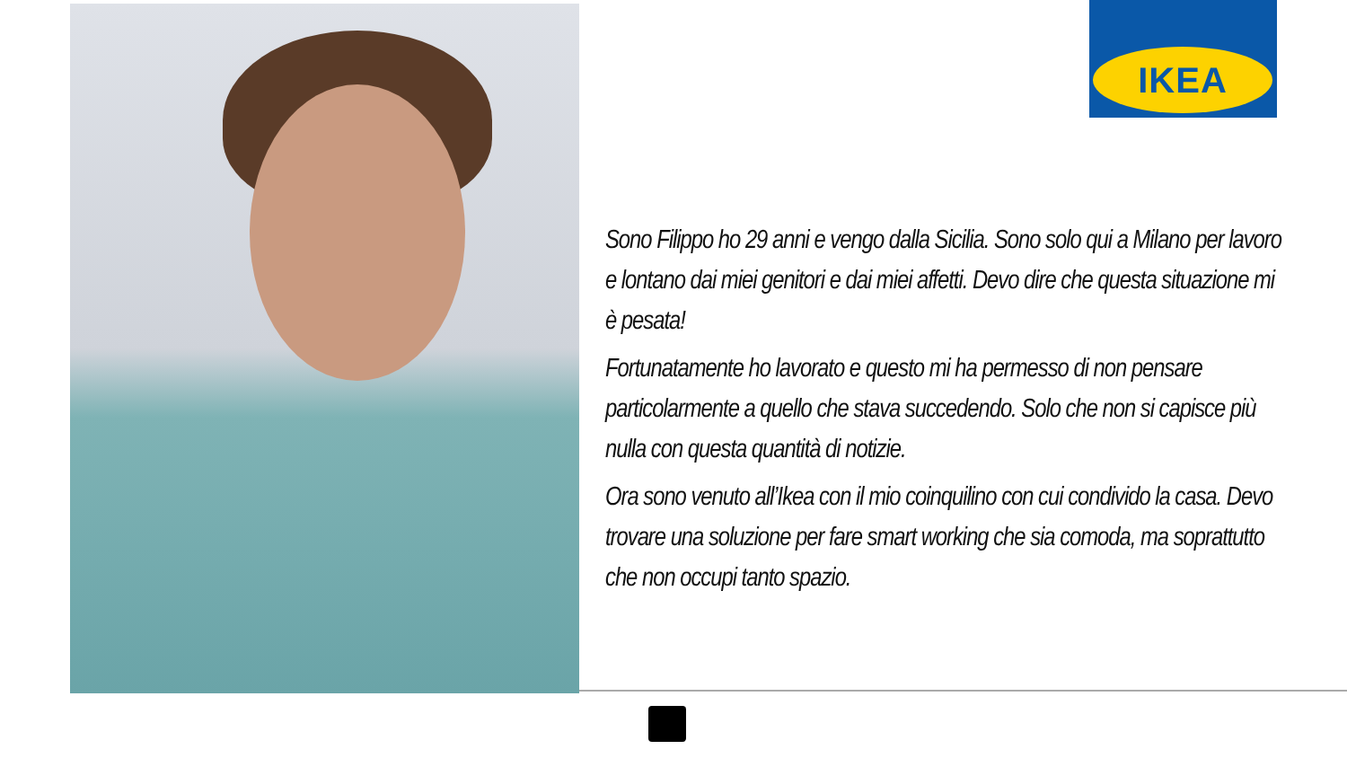IKEA
Sono Filippo ho 29 anni e vengo dalla Sicilia. Sono solo qui a Milano per lavoro e lontano dai miei genitori e dai miei affetti. Devo dire che questa situazione mi è pesata!
Fortunatamente ho lavorato e questo mi ha permesso di non pensare particolarmente a quello che stava succedendo. Solo che non si capisce più nulla con questa quantità di notizie.
Ora sono venuto all’Ikea con il mio coinquilino con cui condivido la casa. Devo trovare una soluzione per fare smart working che sia comoda, ma soprattutto che non occupi tanto spazio.